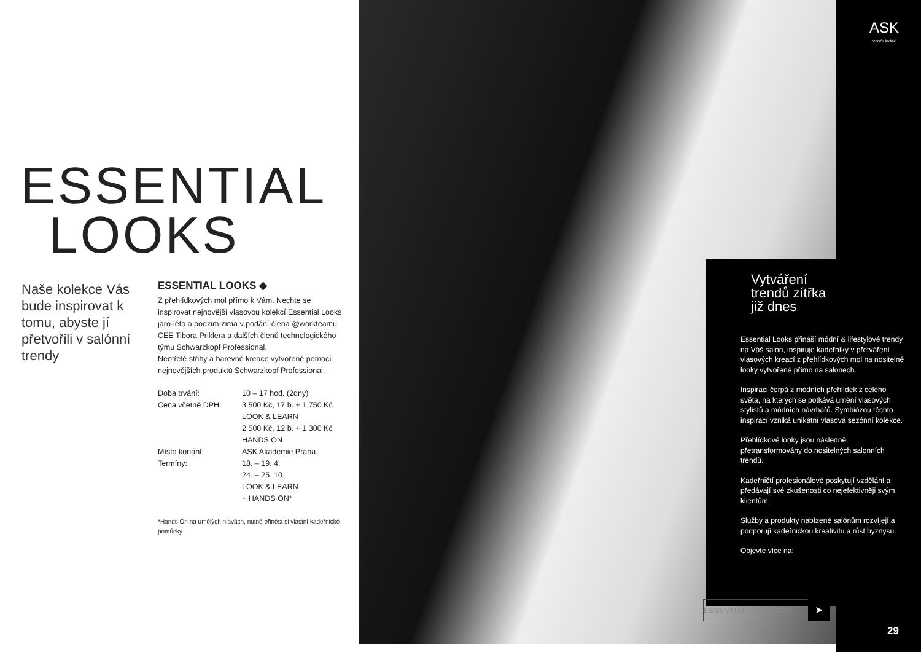ESSENTIAL
LOOKS
Naše kolekce Vás bude inspirovat k tomu, abyste jí přetvořili v salónní trendy
ESSENTIAL LOOKS ◆
Z přehlídkových mol přímo k Vám. Nechte se inspirovat nejnovější vlasovou kolekcí Essential Looks jaro-léto a podzim-zima v podání člena @workteamu CEE Tibora Priklera a dalších členů technologického týmu Schwarzkopf Professional.
Neotřelé střihy a barevné kreace vytvořené pomocí nejnovějších produktů Schwarzkopf Professional.
| Doba trvání: | 10 – 17 hod. (2dny) |
| Cena včetně DPH: | 3 500 Kč, 17 b. + 1 750 Kč LOOK & LEARN 2 500 Kč, 12 b. + 1 300 Kč HANDS ON |
| Místo konání: | ASK Akademie Praha |
| Termíny: | 18. – 19. 4. 24. – 25. 10. LOOK & LEARN + HANDS ON* |
*Hands On na umělých hlavách, nutné přinést si vlastní kadeřnické pomůcky
ASK
VZDĚLÁVÁNÍ
29
Vytváření trendů zítřka již dnes
Essential Looks přináší módní & lifestylové trendy na Váš salon, inspiruje kadeřníky v přetváření vlasových kreací z přehlídkových mol na nositelné looky vytvořené přímo na salonech.
Inspiraci čerpá z módních přehlídek z celého světa, na kterých se potkává umění vlasových stylistů a módních návrhářů. Symbiózou těchto inspirací vzniká unikátní vlasová sezónní kolekce.
Přehlídkové looky jsou následně přetransformovány do nositelných salonních trendů.
Kadeřničtí profesionálové poskytují vzdělání a předávají své zkušenosti co nejefektivněji svým klientům.
Služby a produkty nabízené salónům rozvíjejí a podporují kadeřnickou kreativitu a růst byznysu.
Objevte více na:
ESSENTIALLOOKS.COM ➤